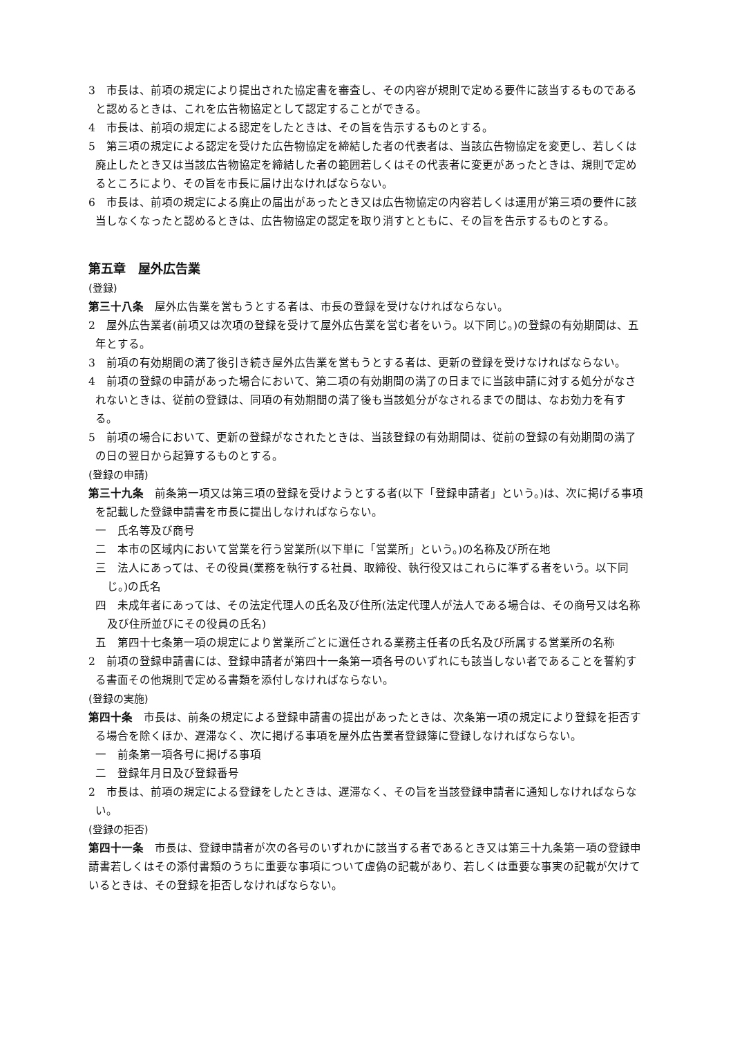3　市長は、前項の規定により提出された協定書を審査し、その内容が規則で定める要件に該当するものであると認めるときは、これを広告物協定として認定することができる。
4　市長は、前項の規定による認定をしたときは、その旨を告示するものとする。
5　第三項の規定による認定を受けた広告物協定を締結した者の代表者は、当該広告物協定を変更し、若しくは廃止したとき又は当該広告物協定を締結した者の範囲若しくはその代表者に変更があったときは、規則で定めるところにより、その旨を市長に届け出なければならない。
6　市長は、前項の規定による廃止の届出があったとき又は広告物協定の内容若しくは運用が第三項の要件に該当しなくなったと認めるときは、広告物協定の認定を取り消すとともに、その旨を告示するものとする。
第五章　屋外広告業
(登録)
第三十八条　屋外広告業を営もうとする者は、市長の登録を受けなければならない。
2　屋外広告業者(前項又は次項の登録を受けて屋外広告業を営む者をいう。以下同じ。)の登録の有効期間は、五年とする。
3　前項の有効期間の満了後引き続き屋外広告業を営もうとする者は、更新の登録を受けなければならない。
4　前項の登録の申請があった場合において、第二項の有効期間の満了の日までに当該申請に対する処分がなされないときは、従前の登録は、同項の有効期間の満了後も当該処分がなされるまでの間は、なお効力を有する。
5　前項の場合において、更新の登録がなされたときは、当該登録の有効期間は、従前の登録の有効期間の満了の日の翌日から起算するものとする。
(登録の申請)
第三十九条　前条第一項又は第三項の登録を受けようとする者(以下「登録申請者」という。)は、次に掲げる事項を記載した登録申請書を市長に提出しなければならない。
一　氏名等及び商号
二　本市の区域内において営業を行う営業所(以下単に「営業所」という。)の名称及び所在地
三　法人にあっては、その役員(業務を執行する社員、取締役、執行役又はこれらに準ずる者をいう。以下同じ。)の氏名
四　未成年者にあっては、その法定代理人の氏名及び住所(法定代理人が法人である場合は、その商号又は名称及び住所並びにその役員の氏名)
五　第四十七条第一項の規定により営業所ごとに選任される業務主任者の氏名及び所属する営業所の名称
2　前項の登録申請書には、登録申請者が第四十一条第一項各号のいずれにも該当しない者であることを誓約する書面その他規則で定める書類を添付しなければならない。
(登録の実施)
第四十条　市長は、前条の規定による登録申請書の提出があったときは、次条第一項の規定により登録を拒否する場合を除くほか、遅滞なく、次に掲げる事項を屋外広告業者登録簿に登録しなければならない。
一　前条第一項各号に掲げる事項
二　登録年月日及び登録番号
2　市長は、前項の規定による登録をしたときは、遅滞なく、その旨を当該登録申請者に通知しなければならない。
(登録の拒否)
第四十一条　市長は、登録申請者が次の各号のいずれかに該当する者であるとき又は第三十九条第一項の登録申請書若しくはその添付書類のうちに重要な事項について虚偽の記載があり、若しくは重要な事実の記載が欠けているときは、その登録を拒否しなければならない。